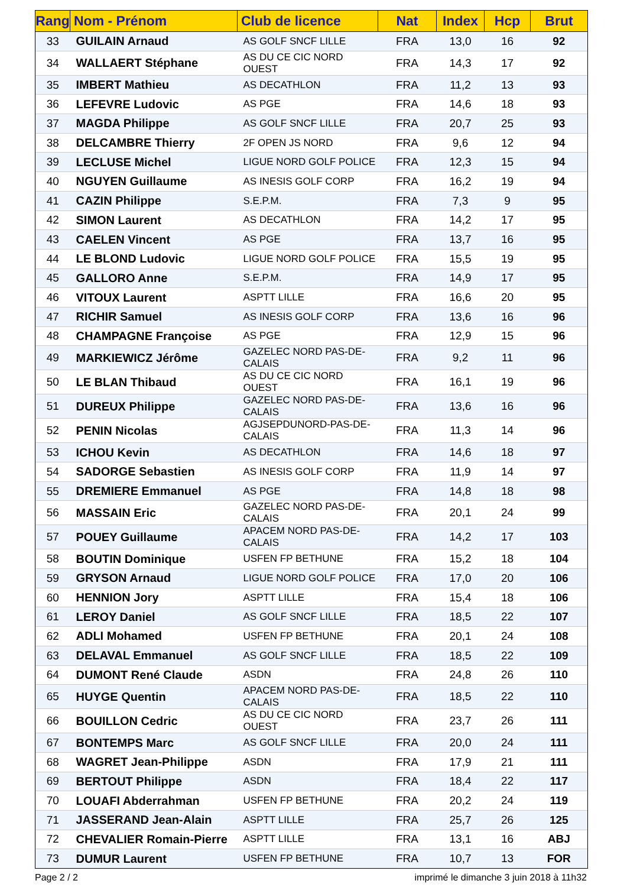| Rang | Nom - Prénom | Club de licence | Nat | Index | Hcp | Brut |
| --- | --- | --- | --- | --- | --- | --- |
| 33 | GUILAIN Arnaud | AS GOLF SNCF LILLE | FRA | 13,0 | 16 | 92 |
| 34 | WALLAERT Stéphane | AS DU CE CIC NORD OUEST | FRA | 14,3 | 17 | 92 |
| 35 | IMBERT Mathieu | AS DECATHLON | FRA | 11,2 | 13 | 93 |
| 36 | LEFEVRE Ludovic | AS PGE | FRA | 14,6 | 18 | 93 |
| 37 | MAGDA Philippe | AS GOLF SNCF LILLE | FRA | 20,7 | 25 | 93 |
| 38 | DELCAMBRE Thierry | 2F OPEN JS NORD | FRA | 9,6 | 12 | 94 |
| 39 | LECLUSE Michel | LIGUE NORD GOLF POLICE | FRA | 12,3 | 15 | 94 |
| 40 | NGUYEN Guillaume | AS INESIS GOLF CORP | FRA | 16,2 | 19 | 94 |
| 41 | CAZIN Philippe | S.E.P.M. | FRA | 7,3 | 9 | 95 |
| 42 | SIMON Laurent | AS DECATHLON | FRA | 14,2 | 17 | 95 |
| 43 | CAELEN Vincent | AS PGE | FRA | 13,7 | 16 | 95 |
| 44 | LE BLOND Ludovic | LIGUE NORD GOLF POLICE | FRA | 15,5 | 19 | 95 |
| 45 | GALLORO Anne | S.E.P.M. | FRA | 14,9 | 17 | 95 |
| 46 | VITOUX Laurent | ASPTT LILLE | FRA | 16,6 | 20 | 95 |
| 47 | RICHIR Samuel | AS INESIS GOLF CORP | FRA | 13,6 | 16 | 96 |
| 48 | CHAMPAGNE Françoise | AS PGE | FRA | 12,9 | 15 | 96 |
| 49 | MARKIEWICZ Jérôme | GAZELEC NORD PAS-DE-CALAIS | FRA | 9,2 | 11 | 96 |
| 50 | LE BLAN Thibaud | AS DU CE CIC NORD OUEST | FRA | 16,1 | 19 | 96 |
| 51 | DUREUX Philippe | GAZELEC NORD PAS-DE-CALAIS | FRA | 13,6 | 16 | 96 |
| 52 | PENIN Nicolas | AGJSEPDUNORD-PAS-DE-CALAIS | FRA | 11,3 | 14 | 96 |
| 53 | ICHOU Kevin | AS DECATHLON | FRA | 14,6 | 18 | 97 |
| 54 | SADORGE Sebastien | AS INESIS GOLF CORP | FRA | 11,9 | 14 | 97 |
| 55 | DREMIERE Emmanuel | AS PGE | FRA | 14,8 | 18 | 98 |
| 56 | MASSAIN Eric | GAZELEC NORD PAS-DE-CALAIS | FRA | 20,1 | 24 | 99 |
| 57 | POUEY Guillaume | APACEM NORD PAS-DE-CALAIS | FRA | 14,2 | 17 | 103 |
| 58 | BOUTIN Dominique | USFEN FP BETHUNE | FRA | 15,2 | 18 | 104 |
| 59 | GRYSON Arnaud | LIGUE NORD GOLF POLICE | FRA | 17,0 | 20 | 106 |
| 60 | HENNION Jory | ASPTT LILLE | FRA | 15,4 | 18 | 106 |
| 61 | LEROY Daniel | AS GOLF SNCF LILLE | FRA | 18,5 | 22 | 107 |
| 62 | ADLI Mohamed | USFEN FP BETHUNE | FRA | 20,1 | 24 | 108 |
| 63 | DELAVAL Emmanuel | AS GOLF SNCF LILLE | FRA | 18,5 | 22 | 109 |
| 64 | DUMONT René Claude | ASDN | FRA | 24,8 | 26 | 110 |
| 65 | HUYGE Quentin | APACEM NORD PAS-DE-CALAIS | FRA | 18,5 | 22 | 110 |
| 66 | BOUILLON Cedric | AS DU CE CIC NORD OUEST | FRA | 23,7 | 26 | 111 |
| 67 | BONTEMPS Marc | AS GOLF SNCF LILLE | FRA | 20,0 | 24 | 111 |
| 68 | WAGRET Jean-Philippe | ASDN | FRA | 17,9 | 21 | 111 |
| 69 | BERTOUT Philippe | ASDN | FRA | 18,4 | 22 | 117 |
| 70 | LOUAFI Abderrahman | USFEN FP BETHUNE | FRA | 20,2 | 24 | 119 |
| 71 | JASSERAND Jean-Alain | ASPTT LILLE | FRA | 25,7 | 26 | 125 |
| 72 | CHEVALIER Romain-Pierre | ASPTT LILLE | FRA | 13,1 | 16 | ABJ |
| 73 | DUMUR Laurent | USFEN FP BETHUNE | FRA | 10,7 | 13 | FOR |
Page 2 / 2
imprimé le dimanche 3 juin 2018 à 11h32